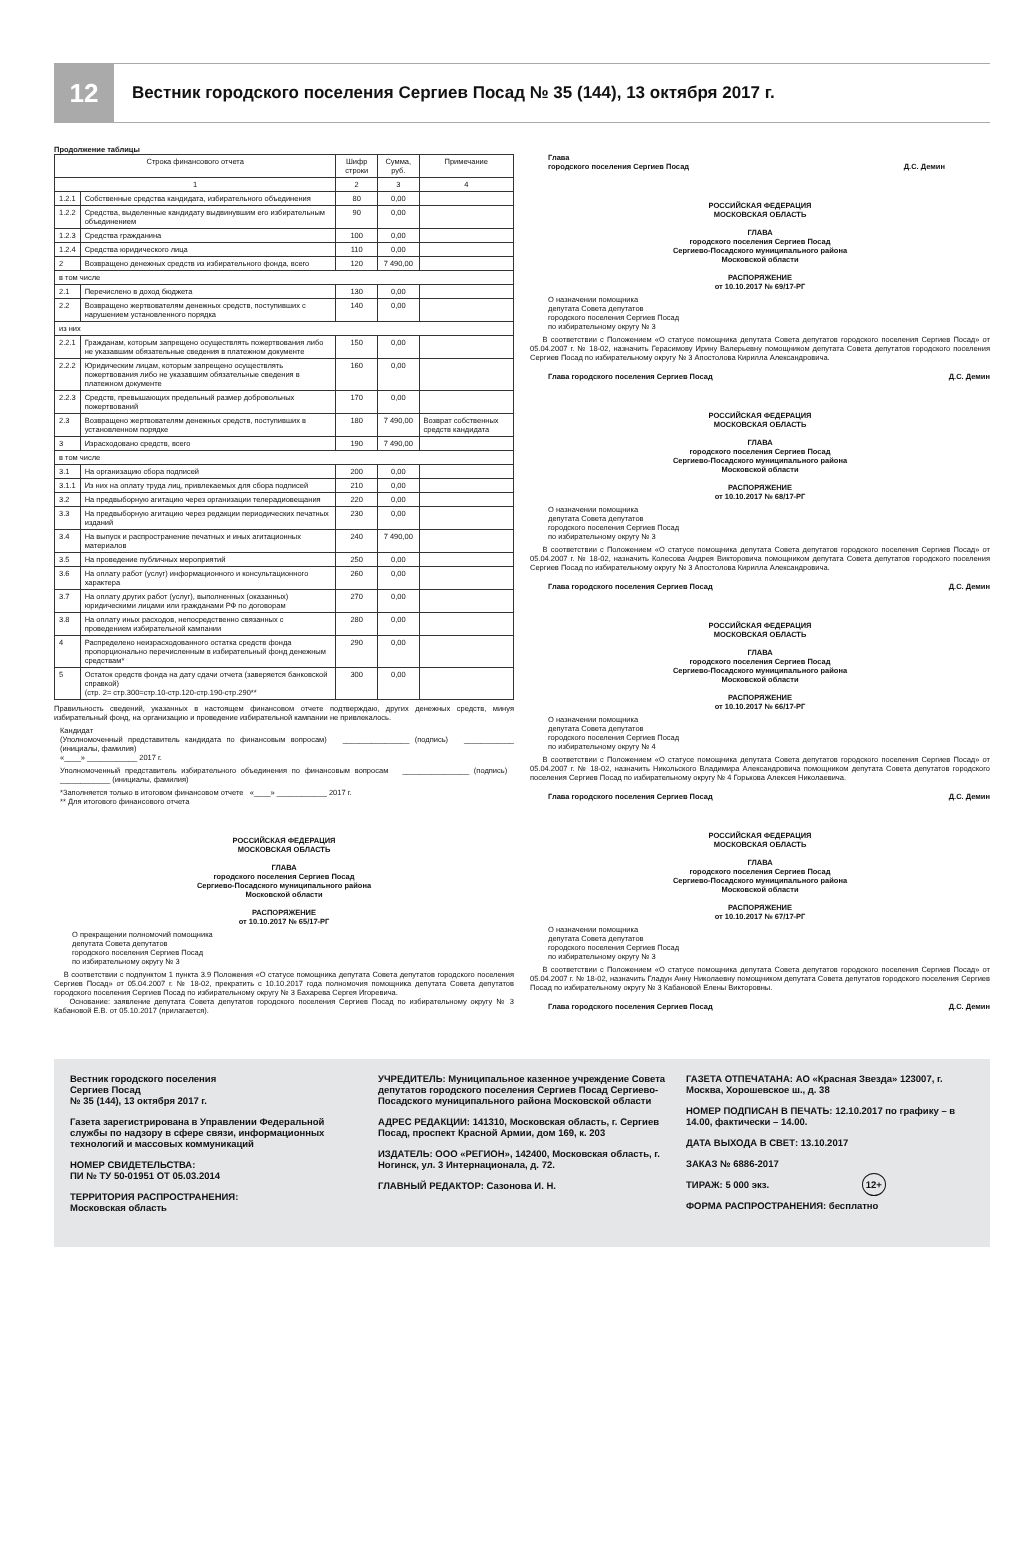12
Вестник городского поселения Сергиев Посад № 35 (144), 13 октября 2017 г.
Продолжение таблицы
| Строка финансового отчета | | Шифр строки | Сумма, руб. | Примечание |
| --- | --- | --- | --- | --- |
| 1 | | 2 | 3 | 4 |
| 1.2.1 | Собственные средства кандидата, избирательного объединения | 80 | 0,00 | |
| 1.2.2 | Средства, выделенные кандидату выдвинувшим его избирательным объединением | 90 | 0,00 | |
| 1.2.3 | Средства гражданина | 100 | 0,00 | |
| 1.2.4 | Средства юридического лица | 110 | 0,00 | |
| 2 | Возвращено денежных средств из избирательного фонда, всего | 120 | 7 490,00 | |
| в том числе | | | | |
| 2.1 | Перечислено в доход бюджета | 130 | 0,00 | |
| 2.2 | Возвращено жертвователям денежных средств, поступивших с нарушением установленного порядка | 140 | 0,00 | |
| из них | | | | |
| 2.2.1 | Гражданам, которым запрещено осуществлять пожертвования либо не указавшим обязательные сведения в платежном документе | 150 | 0,00 | |
| 2.2.2 | Юридическим лицам, которым запрещено осуществлять пожертвования либо не указавшим обязательные сведения в платежном документе | 160 | 0,00 | |
| 2.2.3 | Средств, превышающих предельный размер добровольных пожертвований | 170 | 0,00 | |
| 2.3 | Возвращено жертвователям денежных средств, поступивших в установленном порядке | 180 | 7 490,00 | Возврат собственных средств кандидата |
| 3 | Израсходовано средств, всего | 190 | 7 490,00 | |
| в том числе | | | | |
| 3.1 | На организацию сбора подписей | 200 | 0,00 | |
| 3.1.1 | Из них на оплату труда лиц, привлекаемых для сбора подписей | 210 | 0,00 | |
| 3.2 | На предвыборную агитацию через организации телерадиовещания | 220 | 0,00 | |
| 3.3 | На предвыборную агитацию через редакции периодических печатных изданий | 230 | 0,00 | |
| 3.4 | На выпуск и распространение печатных и иных агитационных материалов | 240 | 7 490,00 | |
| 3.5 | На проведение публичных мероприятий | 250 | 0,00 | |
| 3.6 | На оплату работ (услуг) информационного и консультационного характера | 260 | 0,00 | |
| 3.7 | На оплату других работ (услуг), выполненных (оказанных) юридическими лицами или гражданами РФ по договорам | 270 | 0,00 | |
| 3.8 | На оплату иных расходов, непосредственно связанных с проведением избирательной кампании | 280 | 0,00 | |
| 4 | Распределено неизрасходованного остатка средств фонда пропорционально перечисленным в избирательный фонд денежным средствам* | 290 | 0,00 | |
| 5 | Остаток средств фонда на дату сдачи отчета (заверяется банковской справкой) (стр. 2= стр.300=стр.10-стр.120-стр.190-стр.290** | 300 | 0,00 | |
Правильность сведений, указанных в настоящем финансовом отчете подтверждаю, других денежных средств, минуя избирательный фонд, на организацию и проведение избирательной кампании не привлекалось.
Кандидат
(Уполномоченный представитель кандидата по финансовым вопросам) ________________ (подпись) ____________ (инициалы, фамилия)
«____» ____________ 2017 г.
Уполномоченный представитель избирательного объединения по финансовым вопросам ________________ (подпись) ____________ (инициалы, фамилия)
*Заполняется только в итоговом финансовом отчете «____» ____________ 2017 г.
** Для итогового финансового отчета
РОССИЙСКАЯ ФЕДЕРАЦИЯ
МОСКОВСКАЯ ОБЛАСТЬ
ГЛАВА
городского поселения Сергиев Посад
Сергиево-Посадского муниципального района
Московской области
РАСПОРЯЖЕНИЕ
от 10.10.2017 № 65/17-РГ
О прекращении полномочий помощника
депутата Совета депутатов
городского поселения Сергиев Посад
по избирательному округу № 3
В соответствии с подпунктом 1 пункта 3.9 Положения «О статусе помощника депутата Совета депутатов городского поселения Сергиев Посад» от 05.04.2007 г. № 18-02, прекратить с 10.10.2017 года полномочия помощника депутата Совета депутатов городского поселения Сергиев Посад по избирательному округу № 3 Бахарева Сергея Игоревича.
Основание: заявление депутата Совета депутатов городского поселения Сергиев Посад по избирательному округу № 3 Кабановой Е.В. от 05.10.2017 (прилагается).
Глава
городского поселения Сергиев Посад
Д.С. Демин
РОССИЙСКАЯ ФЕДЕРАЦИЯ
МОСКОВСКАЯ ОБЛАСТЬ
ГЛАВА
городского поселения Сергиев Посад
Сергиево-Посадского муниципального района
Московской области
РАСПОРЯЖЕНИЕ
от 10.10.2017 № 69/17-РГ
О назначении помощника
депутата Совета депутатов
городского поселения Сергиев Посад
по избирательному округу № 3
В соответствии с Положением «О статусе помощника депутата Совета депутатов городского поселения Сергиев Посад» от 05.04.2007 г. № 18-02, назначить Герасимову Ирину Валерьевну помощником депутата Совета депутатов городского поселения Сергиев Посад по избирательному округу № 3 Апостолова Кирилла Александровича.
Глава городского поселения Сергиев Посад Д.С. Демин
РОССИЙСКАЯ ФЕДЕРАЦИЯ
МОСКОВСКАЯ ОБЛАСТЬ
ГЛАВА
городского поселения Сергиев Посад
Сергиево-Посадского муниципального района
Московской области
РАСПОРЯЖЕНИЕ
от 10.10.2017 № 68/17-РГ
О назначении помощника
депутата Совета депутатов
городского поселения Сергиев Посад
по избирательному округу № 3
В соответствии с Положением «О статусе помощника депутата Совета депутатов городского поселения Сергиев Посад» от 05.04.2007 г. № 18-02, назначить Колесова Андрея Викторовича помощником депутата Совета депутатов городского поселения Сергиев Посад по избирательному округу № 3 Апостолова Кирилла Александровича.
Глава городского поселения Сергиев Посад Д.С. Демин
РОССИЙСКАЯ ФЕДЕРАЦИЯ
МОСКОВСКАЯ ОБЛАСТЬ
ГЛАВА
городского поселения Сергиев Посад
Сергиево-Посадского муниципального района
Московской области
РАСПОРЯЖЕНИЕ
от 10.10.2017 № 66/17-РГ
О назначении помощника
депутата Совета депутатов
городского поселения Сергиев Посад
по избирательному округу № 4
В соответствии с Положением «О статусе помощника депутата Совета депутатов городского поселения Сергиев Посад» от 05.04.2007 г. № 18-02, назначить Никольского Владимира Александровича помощником депутата Совета депутатов городского поселения Сергиев Посад по избирательному округу № 4 Горькова Алексея Николаевича.
Глава городского поселения Сергиев Посад Д.С. Демин
РОССИЙСКАЯ ФЕДЕРАЦИЯ
МОСКОВСКАЯ ОБЛАСТЬ
ГЛАВА
городского поселения Сергиев Посад
Сергиево-Посадского муниципального района
Московской области
РАСПОРЯЖЕНИЕ
от 10.10.2017 № 67/17-РГ
О назначении помощника
депутата Совета депутатов
городского поселения Сергиев Посад
по избирательному округу № 3
В соответствии с Положением «О статусе помощника депутата Совета депутатов городского поселения Сергиев Посад» от 05.04.2007 г. № 18-02, назначить Гладун Анну Николаевну помощником депутата Совета депутатов городского поселения Сергиев Посад по избирательному округу № 3 Кабановой Елены Викторовны.
Глава городского поселения Сергиев Посад Д.С. Демин
Вестник городского поселения
Сергиев Посад
№ 35 (144), 13 октября 2017 г.
Газета зарегистрирована в Управлении Федеральной службы по надзору в сфере связи, информационных технологий и массовых коммуникаций
НОМЕР СВИДЕТЕЛЬСТВА:
ПИ № ТУ 50-01951 ОТ 05.03.2014
ТЕРРИТОРИЯ РАСПРОСТРАНЕНИЯ:
Московская область
УЧРЕДИТЕЛЬ: Муниципальное казенное учреждение Совета депутатов городского поселения Сергиев Посад Сергиево-Посадского муниципального района Московской области
АДРЕС РЕДАКЦИИ: 141310, Московская область, г. Сергиев Посад, проспект Красной Армии, дом 169, к. 203
ИЗДАТЕЛЬ: ООО «РЕГИОН», 142400, Московская область, г. Ногинск, ул. 3 Интернационала, д. 72.
ГЛАВНЫЙ РЕДАКТОР: Сазонова И. Н.
ГАЗЕТА ОТПЕЧАТАНА: АО «Красная Звезда» 123007, г. Москва, Хорошевское ш., д. 38
НОМЕР ПОДПИСАН В ПЕЧАТЬ: 12.10.2017 по графику – в 14.00, фактически – 14.00.
ДАТА ВЫХОДА В СВЕТ: 13.10.2017
ЗАКАЗ № 6886-2017
ТИРАЖ: 5 000 экз. 12+
ФОРМА РАСПРОСТРАНЕНИЯ: бесплатно